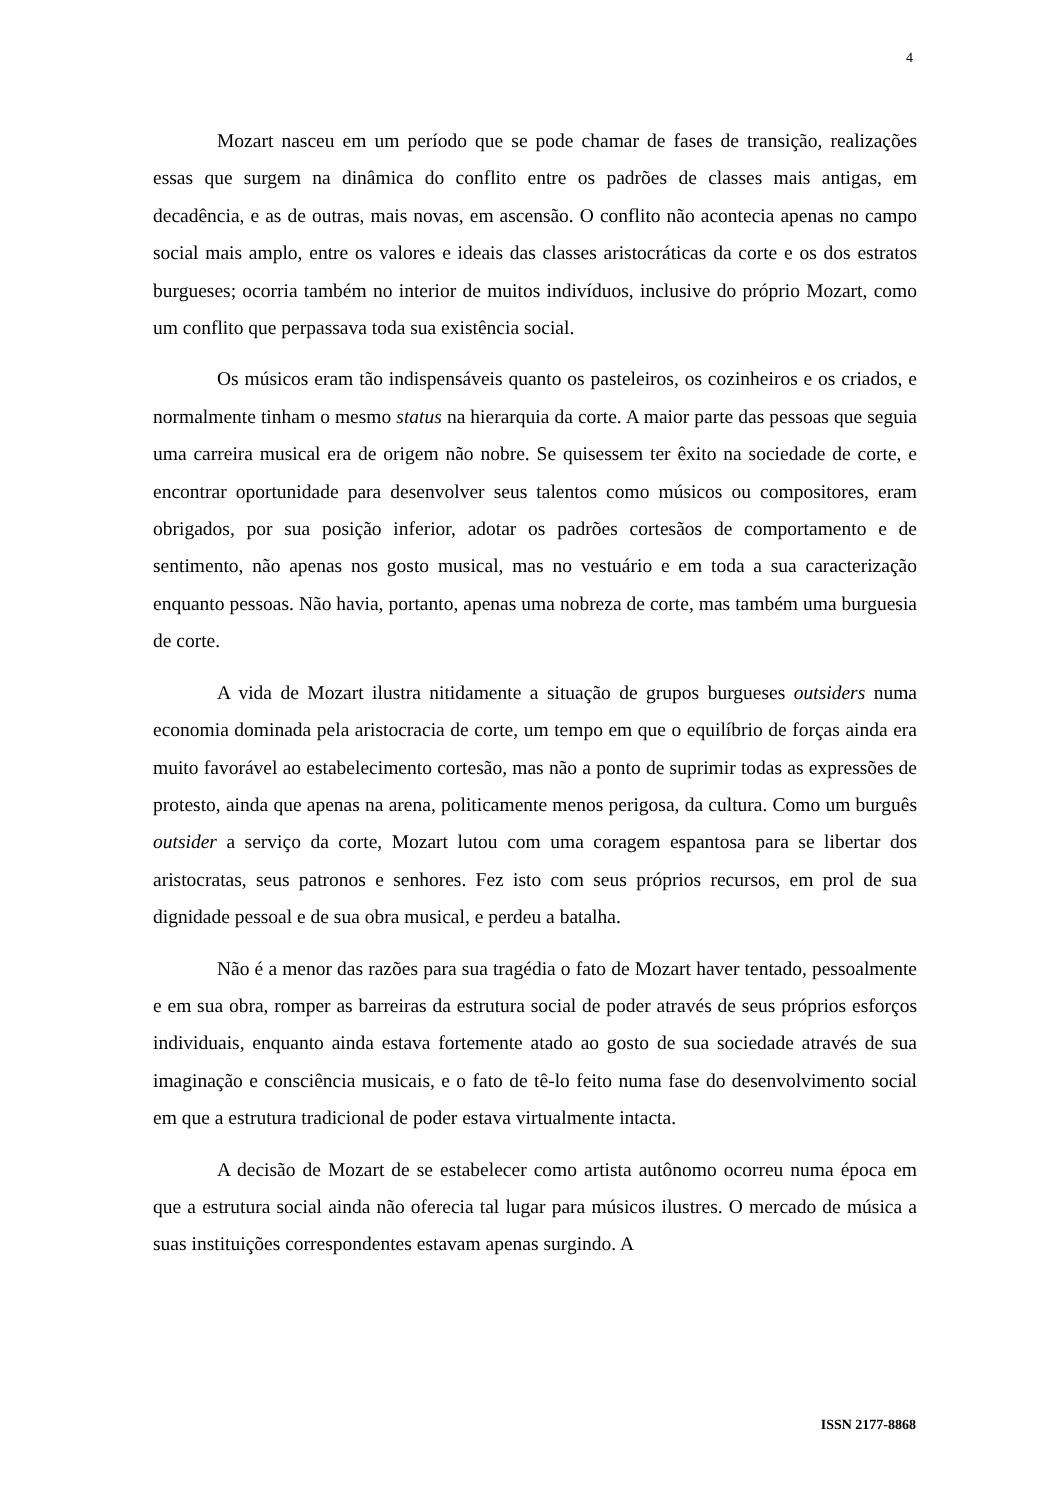4
Mozart nasceu em um período que se pode chamar de fases de transição, realizações essas que surgem na dinâmica do conflito entre os padrões de classes mais antigas, em decadência, e as de outras, mais novas, em ascensão. O conflito não acontecia apenas no campo social mais amplo, entre os valores e ideais das classes aristocráticas da corte e os dos estratos burgueses; ocorria também no interior de muitos indivíduos, inclusive do próprio Mozart, como um conflito que perpassava toda sua existência social.
Os músicos eram tão indispensáveis quanto os pasteleiros, os cozinheiros e os criados, e normalmente tinham o mesmo status na hierarquia da corte. A maior parte das pessoas que seguia uma carreira musical era de origem não nobre. Se quisessem ter êxito na sociedade de corte, e encontrar oportunidade para desenvolver seus talentos como músicos ou compositores, eram obrigados, por sua posição inferior, adotar os padrões cortesãos de comportamento e de sentimento, não apenas nos gosto musical, mas no vestuário e em toda a sua caracterização enquanto pessoas. Não havia, portanto, apenas uma nobreza de corte, mas também uma burguesia de corte.
A vida de Mozart ilustra nitidamente a situação de grupos burgueses outsiders numa economia dominada pela aristocracia de corte, um tempo em que o equilíbrio de forças ainda era muito favorável ao estabelecimento cortesão, mas não a ponto de suprimir todas as expressões de protesto, ainda que apenas na arena, politicamente menos perigosa, da cultura. Como um burguês outsider a serviço da corte, Mozart lutou com uma coragem espantosa para se libertar dos aristocratas, seus patronos e senhores. Fez isto com seus próprios recursos, em prol de sua dignidade pessoal e de sua obra musical, e perdeu a batalha.
Não é a menor das razões para sua tragédia o fato de Mozart haver tentado, pessoalmente e em sua obra, romper as barreiras da estrutura social de poder através de seus próprios esforços individuais, enquanto ainda estava fortemente atado ao gosto de sua sociedade através de sua imaginação e consciência musicais, e o fato de tê-lo feito numa fase do desenvolvimento social em que a estrutura tradicional de poder estava virtualmente intacta.
A decisão de Mozart de se estabelecer como artista autônomo ocorreu numa época em que a estrutura social ainda não oferecia tal lugar para músicos ilustres. O mercado de música a suas instituições correspondentes estavam apenas surgindo. A
ISSN 2177-8868